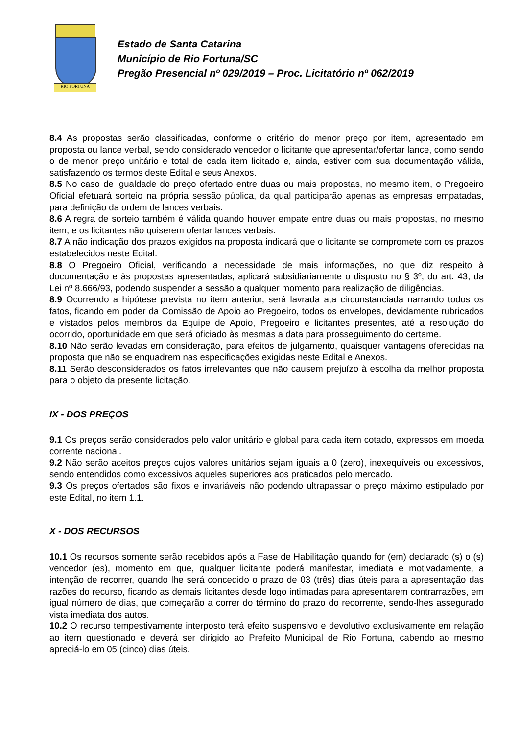RIO FORTUNA
Estado de Santa Catarina
Município de Rio Fortuna/SC
Pregão Presencial nº 029/2019 – Proc. Licitatório nº 062/2019
8.4 As propostas serão classificadas, conforme o critério do menor preço por item, apresentado em proposta ou lance verbal, sendo considerado vencedor o licitante que apresentar/ofertar lance, como sendo o de menor preço unitário e total de cada item licitado e, ainda, estiver com sua documentação válida, satisfazendo os termos deste Edital e seus Anexos.
8.5 No caso de igualdade do preço ofertado entre duas ou mais propostas, no mesmo item, o Pregoeiro Oficial efetuará sorteio na própria sessão pública, da qual participarão apenas as empresas empatadas, para definição da ordem de lances verbais.
8.6 A regra de sorteio também é válida quando houver empate entre duas ou mais propostas, no mesmo item, e os licitantes não quiserem ofertar lances verbais.
8.7 A não indicação dos prazos exigidos na proposta indicará que o licitante se compromete com os prazos estabelecidos neste Edital.
8.8 O Pregoeiro Oficial, verificando a necessidade de mais informações, no que diz respeito à documentação e às propostas apresentadas, aplicará subsidiariamente o disposto no § 3º, do art. 43, da Lei nº 8.666/93, podendo suspender a sessão a qualquer momento para realização de diligências.
8.9 Ocorrendo a hipótese prevista no item anterior, será lavrada ata circunstanciada narrando todos os fatos, ficando em poder da Comissão de Apoio ao Pregoeiro, todos os envelopes, devidamente rubricados e vistados pelos membros da Equipe de Apoio, Pregoeiro e licitantes presentes, até a resolução do ocorrido, oportunidade em que será oficiado às mesmas a data para prosseguimento do certame.
8.10 Não serão levadas em consideração, para efeitos de julgamento, quaisquer vantagens oferecidas na proposta que não se enquadrem nas especificações exigidas neste Edital e Anexos.
8.11 Serão desconsiderados os fatos irrelevantes que não causem prejuízo à escolha da melhor proposta para o objeto da presente licitação.
IX - DOS PREÇOS
9.1 Os preços serão considerados pelo valor unitário e global para cada item cotado, expressos em moeda corrente nacional.
9.2 Não serão aceitos preços cujos valores unitários sejam iguais a 0 (zero), inexequíveis ou excessivos, sendo entendidos como excessivos aqueles superiores aos praticados pelo mercado.
9.3 Os preços ofertados são fixos e invariáveis não podendo ultrapassar o preço máximo estipulado por este Edital, no item 1.1.
X - DOS RECURSOS
10.1 Os recursos somente serão recebidos após a Fase de Habilitação quando for (em) declarado (s) o (s) vencedor (es), momento em que, qualquer licitante poderá manifestar, imediata e motivadamente, a intenção de recorrer, quando lhe será concedido o prazo de 03 (três) dias úteis para a apresentação das razões do recurso, ficando as demais licitantes desde logo intimadas para apresentarem contrarrazões, em igual número de dias, que começarão a correr do término do prazo do recorrente, sendo-lhes assegurado vista imediata dos autos.
10.2 O recurso tempestivamente interposto terá efeito suspensivo e devolutivo exclusivamente em relação ao item questionado e deverá ser dirigido ao Prefeito Municipal de Rio Fortuna, cabendo ao mesmo apreciá-lo em 05 (cinco) dias úteis.